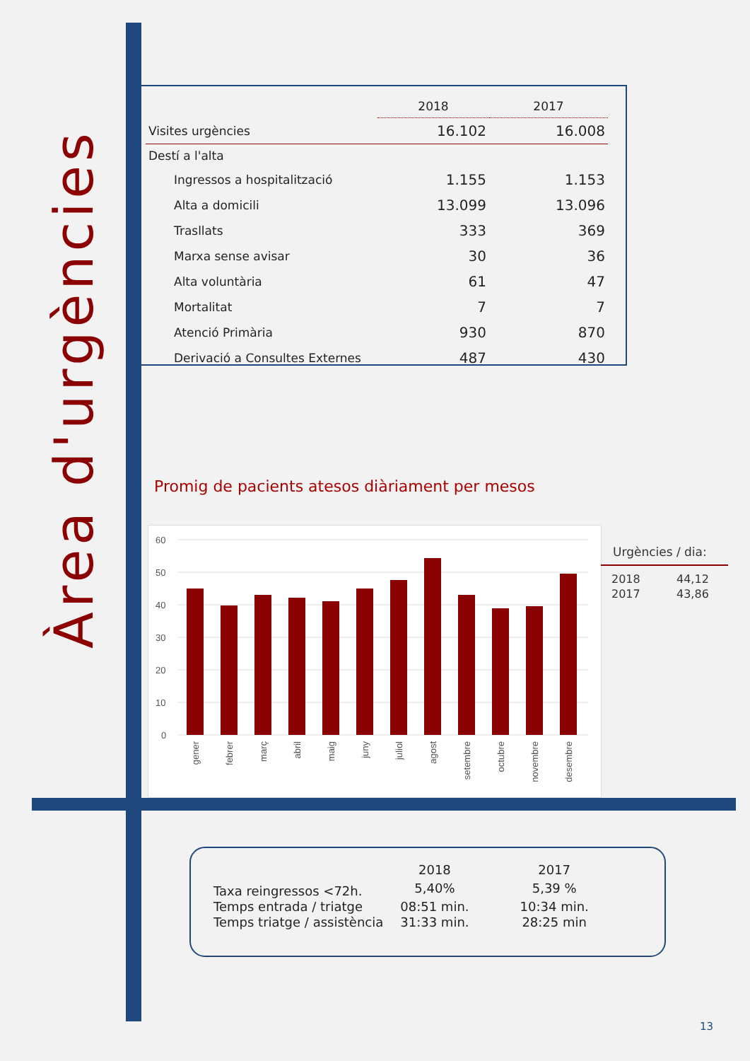Àrea d'urgències
| | 2018 | 2017 |
| --- | --- | --- |
| Visites urgències | 16.102 | 16.008 |
| Destí a l'alta | | |
| Ingressos a hospitalització | 1.155 | 1.153 |
| Alta a domicili | 13.099 | 13.096 |
| Trasllats | 333 | 369 |
| Marxa sense avisar | 30 | 36 |
| Alta voluntària | 61 | 47 |
| Mortalitat | 7 | 7 |
| Atenció Primària | 930 | 870 |
| Derivació a Consultes Externes | 487 | 430 |
Promig de pacients atesos diàriament per mesos
60
50
40
30
20
10
0
gener
febrer
març
abril
maig
juny
juliol
agost
setembre
octubre
novembre
desembre
Urgències / dia:
| 2018 | 44,12 |
| 2017 | 43,86 |
| | 2018 | 2017 |
| --- | --- | --- |
| Taxa reingressos <72h. | 5,40% | 5,39 % |
| Temps entrada / triatge | 08:51 min. | 10:34 min. |
| Temps triatge / assistència | 31:33 min. | 28:25 min |
13